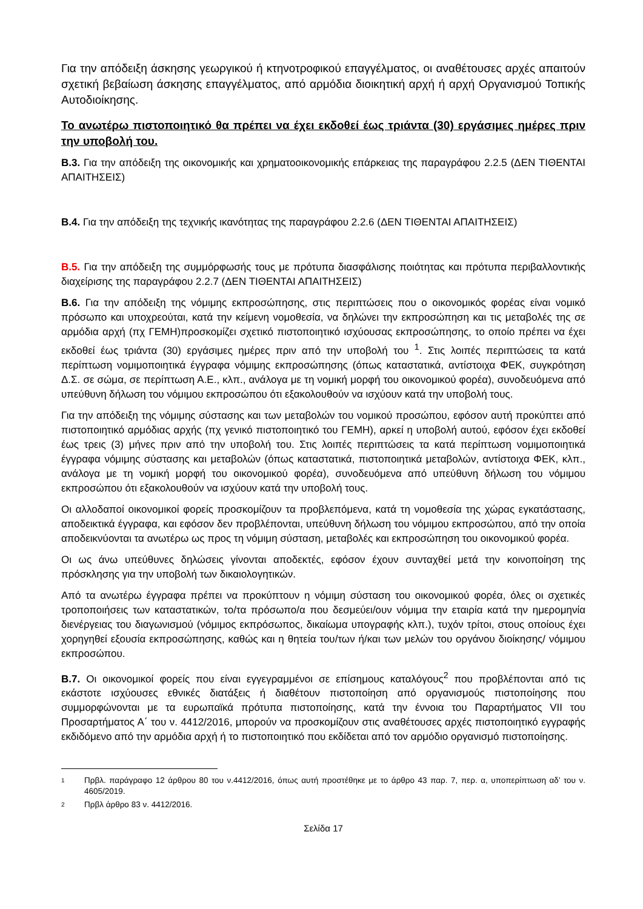Για την απόδειξη άσκησης γεωργικού ή κτηνοτροφικού επαγγέλματος, οι αναθέτουσες αρχές απαιτούν σχετική βεβαίωση άσκησης επαγγέλματος, από αρμόδια διοικητική αρχή ή αρχή Οργανισμού Τοπικής Αυτοδιοίκησης.
Το ανωτέρω πιστοποιητικό θα πρέπει να έχει εκδοθεί έως τριάντα (30) εργάσιμες ημέρες πριν την υποβολή του.
Β.3. Για την απόδειξη της οικονομικής και χρηματοοικονομικής επάρκειας της παραγράφου 2.2.5 (ΔΕΝ ΤΙΘΕΝΤΑΙ ΑΠΑΙΤΗΣΕΙΣ)
Β.4. Για την απόδειξη της τεχνικής ικανότητας της παραγράφου 2.2.6 (ΔΕΝ ΤΙΘΕΝΤΑΙ ΑΠΑΙΤΗΣΕΙΣ)
Β.5. Για την απόδειξη της συμμόρφωσής τους με πρότυπα διασφάλισης ποιότητας και πρότυπα περιβαλλοντικής διαχείρισης της παραγράφου 2.2.7 (ΔΕΝ ΤΙΘΕΝΤΑΙ ΑΠΑΙΤΗΣΕΙΣ)
Β.6. Για την απόδειξη της νόμιμης εκπροσώπησης, στις περιπτώσεις που ο οικονομικός φορέας είναι νομικό πρόσωπο και υποχρεούται, κατά την κείμενη νομοθεσία, να δηλώνει την εκπροσώπηση και τις μεταβολές της σε αρμόδια αρχή (πχ ΓΕΜΗ)προσκομίζει σχετικό πιστοποιητικό ισχύουσας εκπροσώπησης, το οποίο πρέπει να έχει εκδοθεί έως τριάντα (30) εργάσιμες ημέρες πριν από την υποβολή του <sup>1</sup>. Στις λοιπές περιπτώσεις τα κατά περίπτωση νομιμοποιητικά έγγραφα νόμιμης εκπροσώπησης (όπως καταστατικά, αντίστοιχα ΦΕΚ, συγκρότηση Δ.Σ. σε σώμα, σε περίπτωση Α.Ε., κλπ., ανάλογα με τη νομική μορφή του οικονομικού φορέα), συνοδευόμενα από υπεύθυνη δήλωση του νόμιμου εκπροσώπου ότι εξακολουθούν να ισχύουν κατά την υποβολή τους.
Για την απόδειξη της νόμιμης σύστασης και των μεταβολών του νομικού προσώπου, εφόσον αυτή προκύπτει από πιστοποιητικό αρμόδιας αρχής (πχ γενικό πιστοποιητικό του ΓΕΜΗ), αρκεί η υποβολή αυτού, εφόσον έχει εκδοθεί έως τρεις (3) μήνες πριν από την υποβολή του. Στις λοιπές περιπτώσεις τα κατά περίπτωση νομιμοποιητικά έγγραφα νόμιμης σύστασης και μεταβολών (όπως καταστατικά, πιστοποιητικά μεταβολών, αντίστοιχα ΦΕΚ, κλπ., ανάλογα με τη νομική μορφή του οικονομικού φορέα), συνοδευόμενα από υπεύθυνη δήλωση του νόμιμου εκπροσώπου ότι εξακολουθούν να ισχύουν κατά την υποβολή τους.
Οι αλλοδαποί οικονομικοί φορείς προσκομίζουν τα προβλεπόμενα, κατά τη νομοθεσία της χώρας εγκατάστασης, αποδεικτικά έγγραφα, και εφόσον δεν προβλέπονται, υπεύθυνη δήλωση του νόμιμου εκπροσώπου, από την οποία αποδεικνύονται τα ανωτέρω ως προς τη νόμιμη σύσταση, μεταβολές και εκπροσώπηση του οικονομικού φορέα.
Οι ως άνω υπεύθυνες δηλώσεις γίνονται αποδεκτές, εφόσον έχουν συνταχθεί μετά την κοινοποίηση της πρόσκλησης για την υποβολή των δικαιολογητικών.
Από τα ανωτέρω έγγραφα πρέπει να προκύπτουν η νόμιμη σύσταση του οικονομικού φορέα, όλες οι σχετικές τροποποιήσεις των καταστατικών, το/τα πρόσωπο/α που δεσμεύει/ουν νόμιμα την εταιρία κατά την ημερομηνία διενέργειας του διαγωνισμού (νόμιμος εκπρόσωπος, δικαίωμα υπογραφής κλπ.), τυχόν τρίτοι, στους οποίους έχει χορηγηθεί εξουσία εκπροσώπησης, καθώς και η θητεία του/των ή/και των μελών του οργάνου διοίκησης/ νόμιμου εκπροσώπου.
Β.7. Οι οικονομικοί φορείς που είναι εγγεγραμμένοι σε επίσημους καταλόγους<sup>2</sup> που προβλέπονται από τις εκάστοτε ισχύουσες εθνικές διατάξεις ή διαθέτουν πιστοποίηση από οργανισμούς πιστοποίησης που συμμορφώνονται με τα ευρωπαϊκά πρότυπα πιστοποίησης, κατά την έννοια του Παραρτήματος VII του Προσαρτήματος Α΄ του ν. 4412/2016, μπορούν να προσκομίζουν στις αναθέτουσες αρχές πιστοποιητικό εγγραφής εκδιδόμενο από την αρμόδια αρχή ή το πιστοποιητικό που εκδίδεται από τον αρμόδιο οργανισμό πιστοποίησης.
1 Πρβλ. παράγραφο 12 άρθρου 80 του ν.4412/2016, όπως αυτή προστέθηκε με το άρθρο 43 παρ. 7, περ. α, υποπερίπτωση αδ’ του ν. 4605/2019.
2 Πρβλ άρθρο 83 ν. 4412/2016.
Σελίδα 17